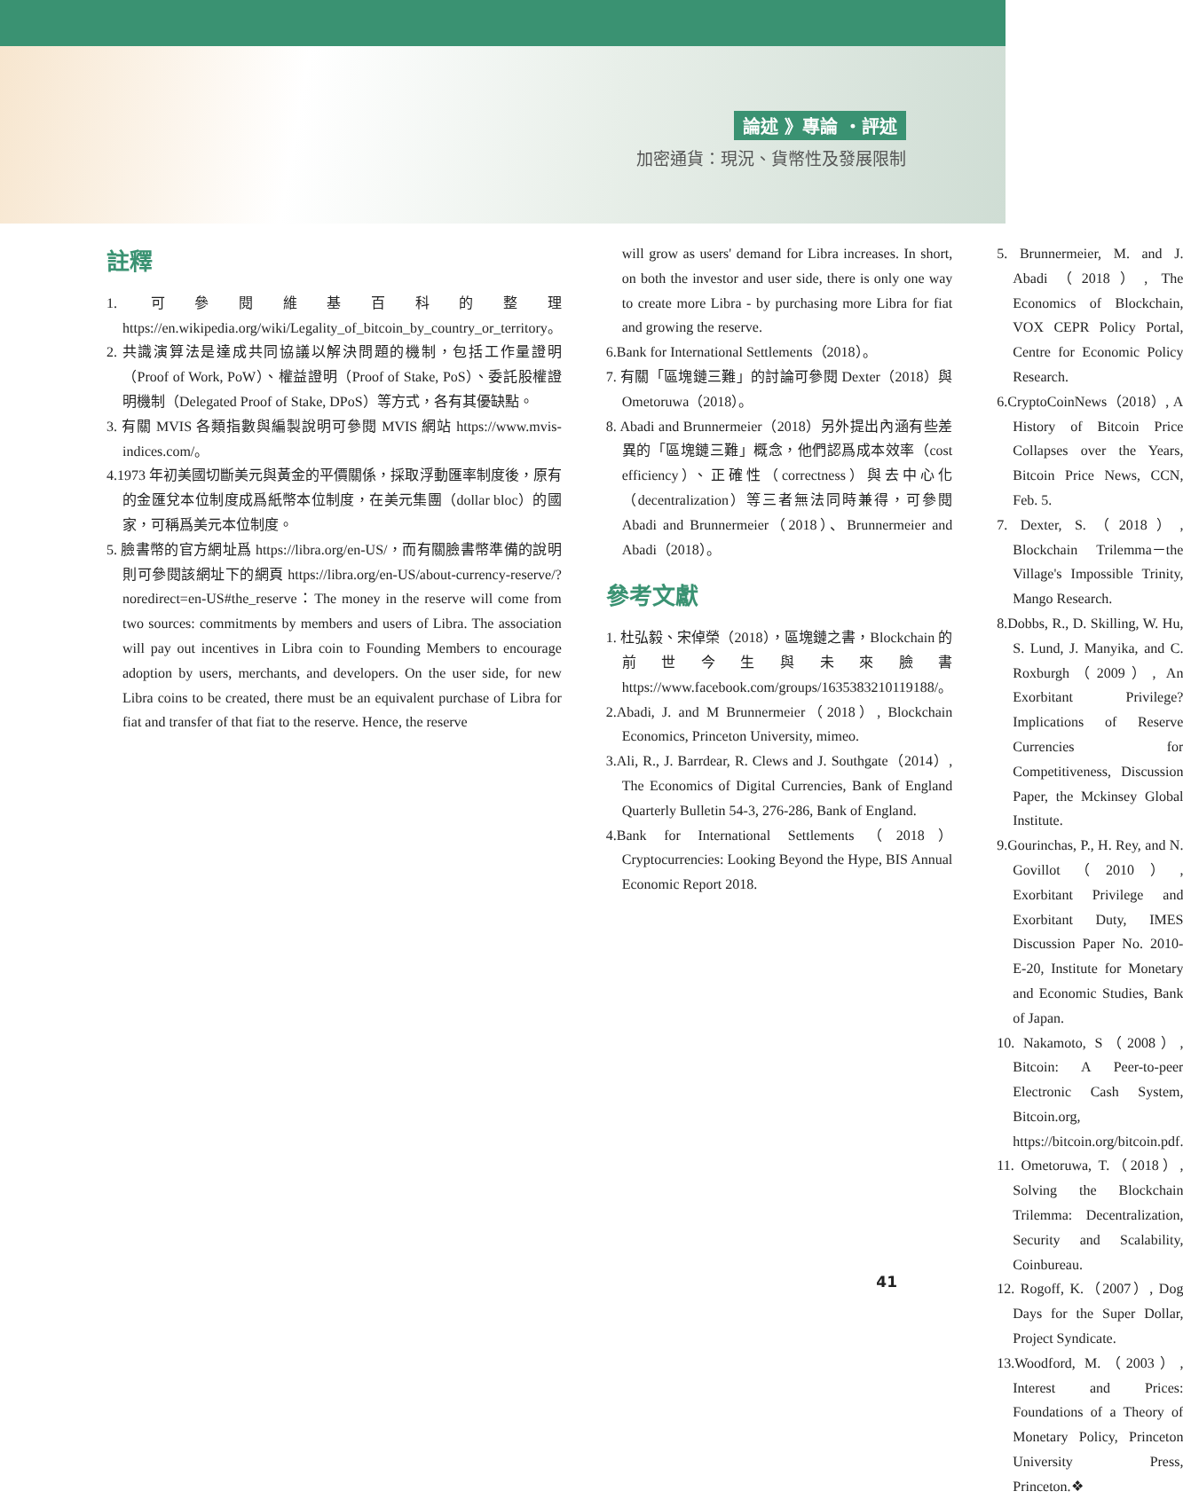論述 》專論 ・評述
加密通貨：現況、貨幣性及發展限制
註釋
1. 可參閱維基百科的整理 https://en.wikipedia.org/wiki/Legality_of_bitcoin_by_country_or_territory。
2. 共識演算法是達成共同協議以解決問題的機制，包括工作量證明（Proof of Work, PoW）、權益證明（Proof of Stake, PoS）、委託股權證明機制（Delegated Proof of Stake, DPoS）等方式，各有其優缺點。
3. 有關 MVIS 各類指數與編製說明可參閱 MVIS 網站 https://www.mvis-indices.com/。
4.1973 年初美國切斷美元與黃金的平價關係，採取浮動匯率制度後，原有的金匯兌本位制度成爲紙幣本位制度，在美元集團（dollar bloc）的國家，可稱爲美元本位制度。
5. 臉書幣的官方網址爲 https://libra.org/en-US/，而有關臉書幣準備的說明則可參閱該網址下的網頁 https://libra.org/en-US/about-currency-reserve/?noredirect=en-US#the_reserve：The money in the reserve will come from two sources: commitments by members and users of Libra. The association will pay out incentives in Libra coin to Founding Members to encourage adoption by users, merchants, and developers. On the user side, for new Libra coins to be created, there must be an equivalent purchase of Libra for fiat and transfer of that fiat to the reserve. Hence, the reserve
will grow as users' demand for Libra increases. In short, on both the investor and user side, there is only one way to create more Libra - by purchasing more Libra for fiat and growing the reserve.
6.Bank for International Settlements（2018）。
7. 有關「區塊鏈三難」的討論可參閱 Dexter（2018）與 Ometoruwa（2018）。
8. Abadi and Brunnermeier（2018）另外提出內涵有些差異的「區塊鏈三難」概念，他們認爲成本效率（cost efficiency）、正確性（correctness）與去中心化（decentralization）等三者無法同時兼得，可參閱 Abadi and Brunnermeier（2018）、Brunnermeier and Abadi（2018）。
參考文獻
1. 杜弘毅、宋倬榮（2018），區塊鏈之書，Blockchain 的前世今生與未來臉書 https://www.facebook.com/groups/1635383210119188/。
2.Abadi, J. and M Brunnermeier（2018）, Blockchain Economics, Princeton University, mimeo.
3.Ali, R., J. Barrdear, R. Clews and J. Southgate（2014）, The Economics of Digital Currencies, Bank of England Quarterly Bulletin 54-3, 276-286, Bank of England.
4.Bank for International Settlements（2018）Cryptocurrencies: Looking Beyond the Hype, BIS Annual Economic Report 2018.
5. Brunnermeier, M. and J. Abadi（2018）, The Economics of Blockchain, VOX CEPR Policy Portal, Centre for Economic Policy Research.
6.CryptoCoinNews（2018）, A History of Bitcoin Price Collapses over the Years, Bitcoin Price News, CCN, Feb. 5.
7. Dexter, S.（2018）, Blockchain Trilemma－the Village's Impossible Trinity, Mango Research.
8.Dobbs, R., D. Skilling, W. Hu, S. Lund, J. Manyika, and C. Roxburgh（2009）, An Exorbitant Privilege? Implications of Reserve Currencies for Competitiveness, Discussion Paper, the Mckinsey Global Institute.
9.Gourinchas, P., H. Rey, and N. Govillot（2010）, Exorbitant Privilege and Exorbitant Duty, IMES Discussion Paper No. 2010-E-20, Institute for Monetary and Economic Studies, Bank of Japan.
10. Nakamoto, S（2008）, Bitcoin: A Peer-to-peer Electronic Cash System, Bitcoin.org, https://bitcoin.org/bitcoin.pdf.
11. Ometoruwa, T.（2018）, Solving the Blockchain Trilemma: Decentralization, Security and Scalability, Coinbureau.
12. Rogoff, K.（2007）, Dog Days for the Super Dollar, Project Syndicate.
13.Woodford, M.（2003）, Interest and Prices: Foundations of a Theory of Monetary Policy, Princeton University Press, Princeton.❖
41